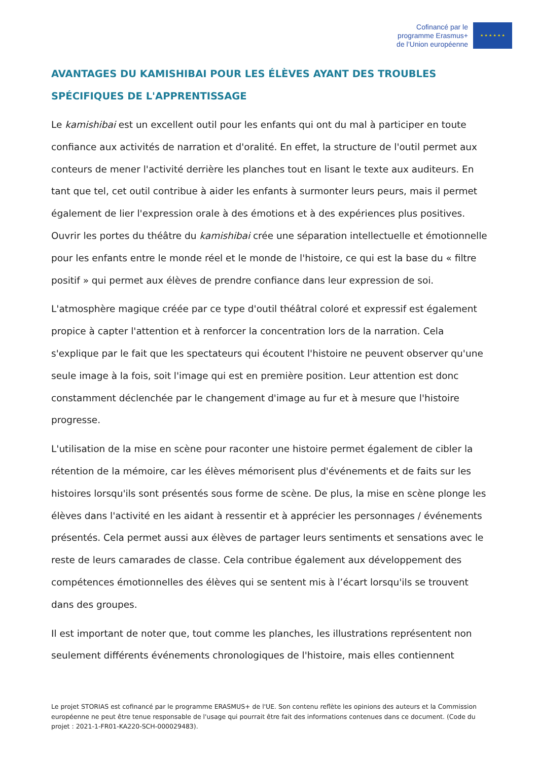Cofinancé par le
programme Erasmus+
de l’Union européenne
★ ★ ★ ★ ★ ★
AVANTAGES DU KAMISHIBAI POUR LES ÉLÈVES AYANT DES TROUBLES SPÉCIFIQUES DE L'APPRENTISSAGE
Le kamishibai est un excellent outil pour les enfants qui ont du mal à participer en toute confiance aux activités de narration et d'oralité. En effet, la structure de l'outil permet aux conteurs de mener l'activité derrière les planches tout en lisant le texte aux auditeurs. En tant que tel, cet outil contribue à aider les enfants à surmonter leurs peurs, mais il permet également de lier l'expression orale à des émotions et à des expériences plus positives. Ouvrir les portes du théâtre du kamishibai crée une séparation intellectuelle et émotionnelle pour les enfants entre le monde réel et le monde de l'histoire, ce qui est la base du « filtre positif » qui permet aux élèves de prendre confiance dans leur expression de soi.
L'atmosphère magique créée par ce type d'outil théâtral coloré et expressif est également propice à capter l'attention et à renforcer la concentration lors de la narration. Cela s'explique par le fait que les spectateurs qui écoutent l'histoire ne peuvent observer qu'une seule image à la fois, soit l'image qui est en première position. Leur attention est donc constamment déclenchée par le changement d'image au fur et à mesure que l'histoire progresse.
L'utilisation de la mise en scène pour raconter une histoire permet également de cibler la rétention de la mémoire, car les élèves mémorisent plus d'événements et de faits sur les histoires lorsqu'ils sont présentés sous forme de scène. De plus, la mise en scène plonge les élèves dans l'activité en les aidant à ressentir et à apprécier les personnages / événements présentés. Cela permet aussi aux élèves de partager leurs sentiments et sensations avec le reste de leurs camarades de classe. Cela contribue également aux développement des compétences émotionnelles des élèves qui se sentent mis à l’écart lorsqu'ils se trouvent dans des groupes.
Il est important de noter que, tout comme les planches, les illustrations représentent non seulement différents événements chronologiques de l'histoire, mais elles contiennent
Le projet STORIAS est cofinancé par le programme ERASMUS+ de l'UE. Son contenu reflète les opinions des auteurs et la Commission européenne ne peut être tenue responsable de l'usage qui pourrait être fait des informations contenues dans ce document. (Code du projet : 2021-1-FR01-KA220-SCH-000029483).